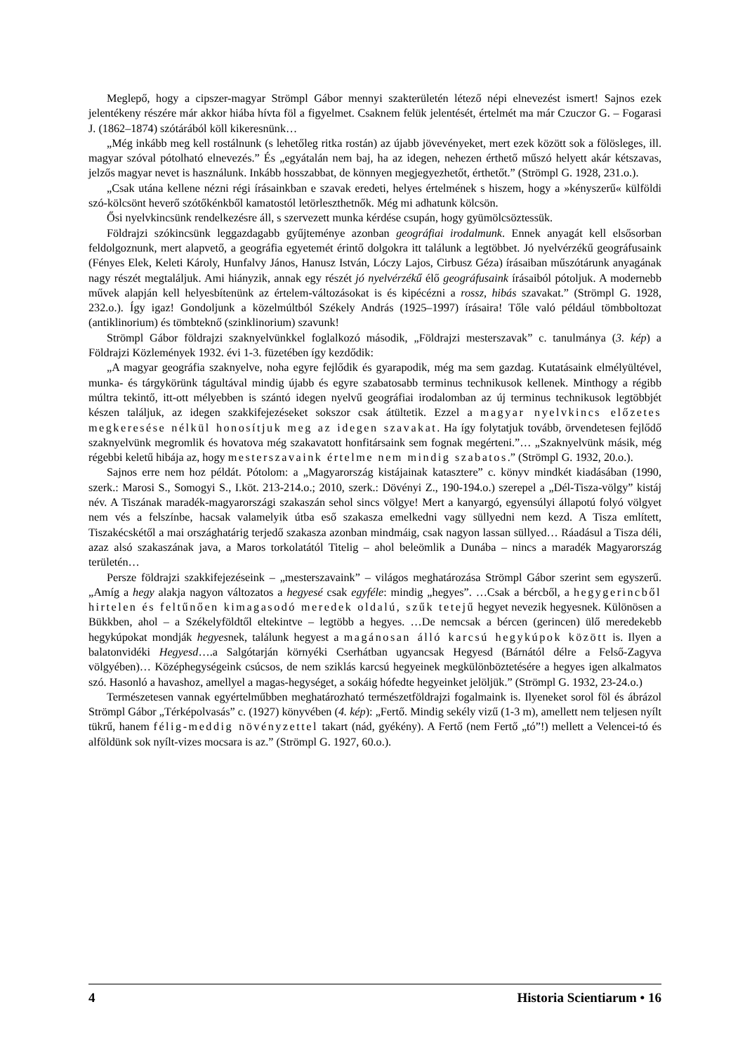Meglepő, hogy a cipszer-magyar Strömpl Gábor mennyi szakterületén létező népi elnevezést ismert! Sajnos ezek jelentékeny részére már akkor hiába hívta föl a figyelmet. Csaknem felük jelentését, értelmét ma már Czuczor G. – Fogarasi J. (1862–1874) szótárából köll kikeresnünk…
„Még inkább meg kell rostálnunk (s lehetőleg ritka rostán) az újabb jövevényeket, mert ezek között sok a fölösleges, ill. magyar szóval pótolható elnevezés.” És „egyátalán nem baj, ha az idegen, nehezen érthető műszó helyett akár kétszavas, jelzős magyar nevet is használunk. Inkább hosszabbat, de könnyen megjegyezhetőt, érthetőt.” (Strömpl G. 1928, 231.o.).
„Csak utána kellene nézni régi írásainkban e szavak eredeti, helyes értelmének s hiszem, hogy a »kényszerű« külföldi szó-kölcsönt heverő szótőkénkből kamatostól letörleszthetnők. Még mi adhatunk kölcsön.
Ősi nyelvkincsünk rendelkezésre áll, s szervezett munka kérdése csupán, hogy gyümölcsöztessük.
Földrajzi szókincsünk leggazdagabb gyűjteménye azonban geográfiai irodalmunk. Ennek anyagát kell elsősorban feldolgoznunk, mert alapvető, a geográfia egyetemét érintő dolgokra itt találunk a legtöbbet. Jó nyelvérzékű geográfusaink (Fényes Elek, Keleti Károly, Hunfalvy János, Hanusz István, Lóczy Lajos, Cirbusz Géza) írásaiban műszótárunk anyagának nagy részét megtaláljuk. Ami hiányzik, annak egy részét jó nyelvérzékű élő geográfusaink írásaiból pótoljuk. A modernebb művek alapján kell helyesbítenünk az értelem-változásokat is és kipécézni a rossz, hibás szavakat.” (Strömpl G. 1928, 232.o.). Így igaz! Gondoljunk a közelmúltból Székely András (1925–1997) írásaira! Tőle való például tömbboltozat (antiklinorium) és tömbteknő (szinklinorium) szavunk!
Strömpl Gábor földrajzi szaknyelvünkkel foglalkozó második, „Földrajzi mesterszavak” c. tanulmánya (3. kép) a Földrajzi Közlemények 1932. évi 1-3. füzetében így kezdődik:
„A magyar geográfia szaknyelve, noha egyre fejlődik és gyarapodik, még ma sem gazdag. Kutatásaink elmélyültével, munka- és tárgykörünk tágultával mindig újabb és egyre szabatosabb terminus technikusok kellenek. Minthogy a régibb múltra tekintő, itt-ott mélyebben is szántó idegen nyelvű geográfiai irodalomban az új terminus technikusok legtöbbjét készen találjuk, az idegen szakkifejezéseket sokszor csak átültetik. Ezzel a magyar nyelvkincs előzetes megkeresése nélkül honosítjuk meg az idegen szavakat. Ha így folytatjuk tovább, örvendetesen fejlődő szaknyelvünk megromlik és hovatova még szakavatott honfitársaink sem fognak megérteni.”… „Szaknyelvünk másik, még régebbi keletű hibája az, hogy mesterszavaink értelme nem mindig szabatos.” (Strömpl G. 1932, 20.o.).
Sajnos erre nem hoz példát. Pótolom: a „Magyarország kistájainak katasztere” c. könyv mindkét kiadásában (1990, szerk.: Marosi S., Somogyi S., I.köt. 213-214.o.; 2010, szerk.: Dövényi Z., 190-194.o.) szerepel a „Dél-Tisza-völgy” kistáj név. A Tiszának maradék-magyarországi szakaszán sehol sincs völgye! Mert a kanyargó, egyensúlyi állapotú folyó völgyet nem vés a felszínbe, hacsak valamelyik útba eső szakasza emelkedni vagy süllyedni nem kezd. A Tisza említett, Tiszakécskétől a mai országhatárig terjedő szakasza azonban mindmáig, csak nagyon lassan süllyed… Ráadásul a Tisza déli, azaz alsó szakaszának java, a Maros torkolatától Titelig – ahol beleömlik a Dunába – nincs a maradék Magyarország területén…
Persze földrajzi szakkifejezéseink – „mesterszavaink” – világos meghatározása Strömpl Gábor szerint sem egyszerű. „Amíg a hegy alakja nagyon változatos a hegyesé csak egyféle: mindig „hegyes”. …Csak a bércből, a hegygerincből hirtelen és feltűnően kimagasodó meredek oldalú, szűk tetejű hegyet nevezik hegyesnek. Különösen a Bükkben, ahol – a Székelyföldtől eltekintve – legtöbb a hegyes. …De nemcsak a bércen (gerincen) ülő meredekebb hegykúpokat mondják hegyesnek, találunk hegyest a magánosan álló karcsú hegykúpok között is. Ilyen a balatonvidéki Hegyesd….a Salgótarján környéki Cserhátban ugyancsak Hegyesd (Bárnától délre a Felső-Zagyva völgyében)… Középhegységeink csúcsos, de nem sziklás karcsú hegyeinek megkülönböztetésére a hegyes igen alkalmatos szó. Hasonló a havashoz, amellyel a magas-hegységet, a sokáig hófedte hegyeinket jelöljük.” (Strömpl G. 1932, 23-24.o.)
Természetesen vannak egyértelműbben meghatározható természetföldrajzi fogalmaink is. Ilyeneket sorol föl és ábrázol Strömpl Gábor „Térképolvasás” c. (1927) könyvében (4. kép): „Fertő. Mindig sekély vizű (1-3 m), amellett nem teljesen nyílt tükrű, hanem félig-meddig növényzettel takart (nád, gyékény). A Fertő (nem Fertő „tó”!) mellett a Velencei-tó és alföldünk sok nyílt-vizes mocsara is az.” (Strömpl G. 1927, 60.o.).
4 Historia Scientiarum • 16